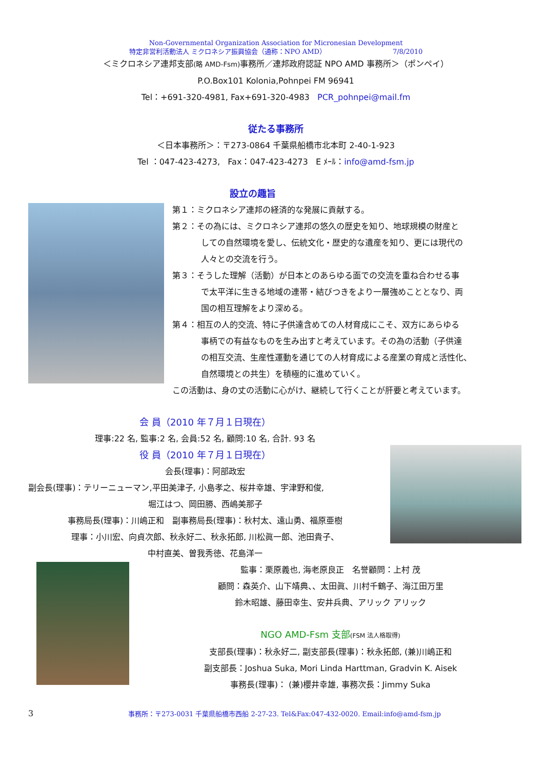Non-Governmental Organization Association for Micronesian Development
特定非営利活動法人 ミクロネシア振興協会（通称：NPO AMD） 7/8/2010
＜ミクロネシア連邦支部(略 AMD-Fsm) 事務所／連邦政府認証 NPO AMD 事務所＞（ポンペイ）
P.O.Box101 Kolonia,Pohnpei FM 96941
Tel：+691-320-4981, Fax+691-320-4983 PCR_pohnpei@mail.fm
従たる事務所
＜日本事務所＞：〒273-0864 千葉県船橋市北本町 2-40-1-923
Tel ：047-423-4273, Fax：047-423-4273 E ﾒｰﾙ：info@amd-fsm.jp
設立の趣旨
第１：ミクロネシア連邦の経済的な発展に貢献する。
第２：その為には、ミクロネシア連邦の悠久の歴史を知り、地球規模の財産と
しての自然環境を愛し、伝統文化・歴史的な遺産を知り、更には現代の
人々との交流を行う。
第３：そうした理解（活動）が日本とのあらゆる面での交流を重ね合わせる事
で太平洋に生きる地域の連帯・結びつきをより一層強めこととなり、両
国の相互理解をより深める。
第４：相互の人的交流、特に子供達含めての人材育成にこそ、双方にあらゆる
事柄での有益なものを生み出すと考えています。その為の活動（子供達
の相互交流、生産性運動を通じての人材育成による産業の育成と活性化、
自然環境との共生）を積極的に進めていく。
この活動は、身の丈の活動に心がけ、継続して行くことが肝要と考えています。
会 員（2010 年７月１日現在）
理事:22 名, 監事:2 名, 会員:52 名, 顧問:10 名, 合計. 93 名
役 員（2010 年７月１日現在）
会長(理事)：阿部政宏
副会長(理事)：テリーニューマン,平田美津子, 小島孝之、桜井幸雄、宇津野和俊,
堀江はつ、岡田勝、西嶋美那子
事務局長(理事)：川嶋正和 副事務局長(理事)：秋村太、遠山勇、福原亜樹
理事：小川宏、向貞次郎、秋永好二、秋永拓郎, 川松眞一郎、池田貴子、
中村直美、曽我秀徳、花島洋一
監事：栗原義也, 海老原良正 名誉顧問：上村 茂
顧問：森英介、山下靖典、、太田眞、川村千鶴子、海江田万里
鈴木昭雄、藤田幸生、安井兵典、アリック アリック
NGO AMD-Fsm 支部(FSM 法人格取得)
支部長(理事)：秋永好二, 副支部長(理事)：秋永拓郎, (兼)川嶋正和
副支部長：Joshua Suka, Mori Linda Harttman, Gradvin K. Aisek
事務長(理事)： (兼)櫻井幸雄, 事務次長：Jimmy Suka
3 事務所：〒273-0031 千葉県船橋市西船 2-27-23. Tel&Fax:047-432-0020. Email:info@amd-fsm.jp